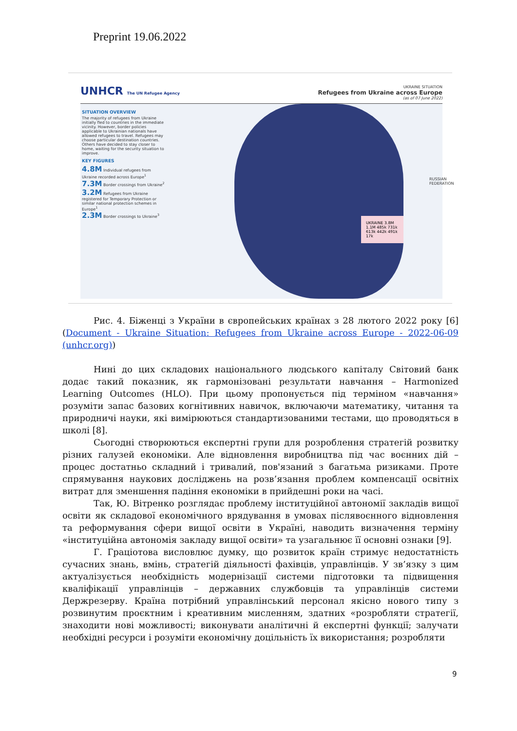Preprint 19.06.2022
UNHCR The UN Refugee Agency UKRAINE SITUATION
Refugees from Ukraine across Europe
(as of 07 June 2022)
SITUATION OVERVIEW
The majority of refugees from Ukraine initially fled to countries in the immediate vicinity. However, border policies applicable to Ukrainian nationals have allowed refugees to travel. Refugees may choose particular destination countries. Others have decided to stay closer to home, waiting for the security situation to improve.
KEY FIGURES
4.8M Individual refugees from Ukraine recorded across Europe<sup>1</sup>
7.3M Border crossings from Ukraine<sup>2</sup>
3.2M Refugees from Ukraine registered for Temporary Protection or similar national protection schemes in Europe<sup>1</sup>
2.3M Border crossings to Ukraine<sup>3</sup>
UKRAINE 3.8M 1.1M 485k 731k 613k 442k 491k 17k
RUSSIAN FEDERATION
Рис. 4. Біженці з України в європейських країнах з 28 лютого 2022 року [6] (Document - Ukraine Situation: Refugees from Ukraine across Europe - 2022-06-09 (unhcr.org))
Нині до цих складових національного людського капіталу Світовий банк додає такий показник, як гармонізовані результати навчання – Harmonized Learning Outcomes (HLO). При цьому пропонується під терміном «навчання» розуміти запас базових когнітивних навичок, включаючи математику, читання та природничі науки, які вимірюються стандартизованими тестами, що проводяться в школі [8].
Сьогодні створюються експертні групи для розроблення стратегій розвитку різних галузей економіки. Але відновлення виробництва під час воєнних дій – процес достатньо складний і тривалий, пов'язаний з багатьма ризиками. Проте спрямування наукових досліджень на розв’язання проблем компенсації освітніх витрат для зменшення падіння економіки в прийдешні роки на часі.
Так, Ю. Вітренко розглядає проблему інституційної автономії закладів вищої освіти як складової економічного врядування в умовах післявоєнного відновлення та реформування сфери вищої освіти в Україні, наводить визначення терміну «інституційна автономія закладу вищої освіти» та узагальнює її основні ознаки [9].
Г. Граціотова висловлює думку, що розвиток країн стримує недостатність сучасних знань, вмінь, стратегій діяльності фахівців, управлінців. У зв’язку з цим актуалізується необхідність модернізації системи підготовки та підвищення кваліфікації управлінців – державних службовців та управлінців системи Держрезерву. Країна потрібний управлінський персонал якісно нового типу з розвинутим проєктним і креативним мисленням, здатних «розробляти стратегії, знаходити нові можливості; виконувати аналітичні й експертні функції; залучати необхідні ресурси і розуміти економічну доцільність їх використання; розробляти
9